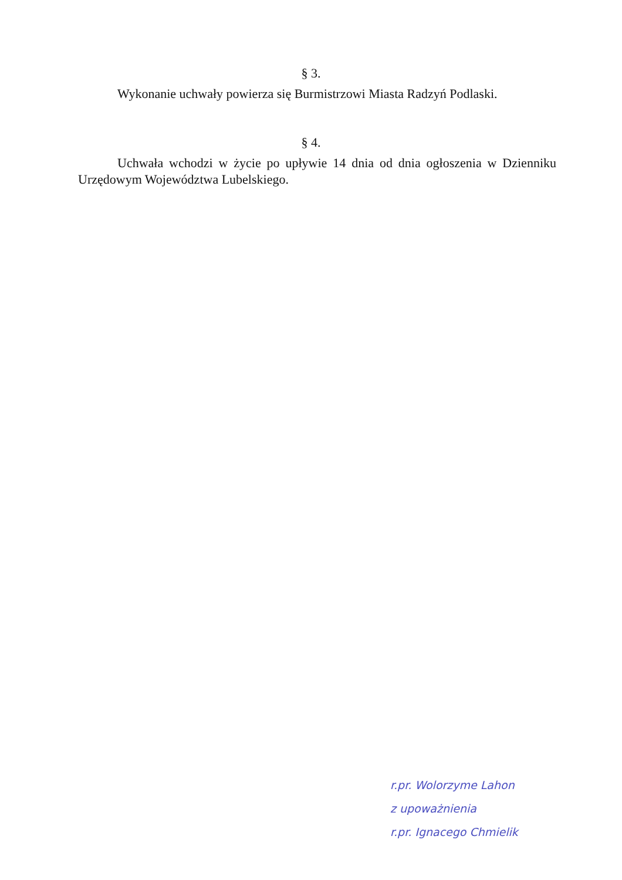§ 3.
Wykonanie uchwały powierza się Burmistrzowi Miasta Radzyń Podlaski.
§ 4.
Uchwała wchodzi w życie po upływie 14 dnia od dnia ogłoszenia w Dzienniku Urzędowym Województwa Lubelskiego.
r.pr. Wolorzyme Lahon
z upoważnienia
r.pr. Ignacego Chmielik